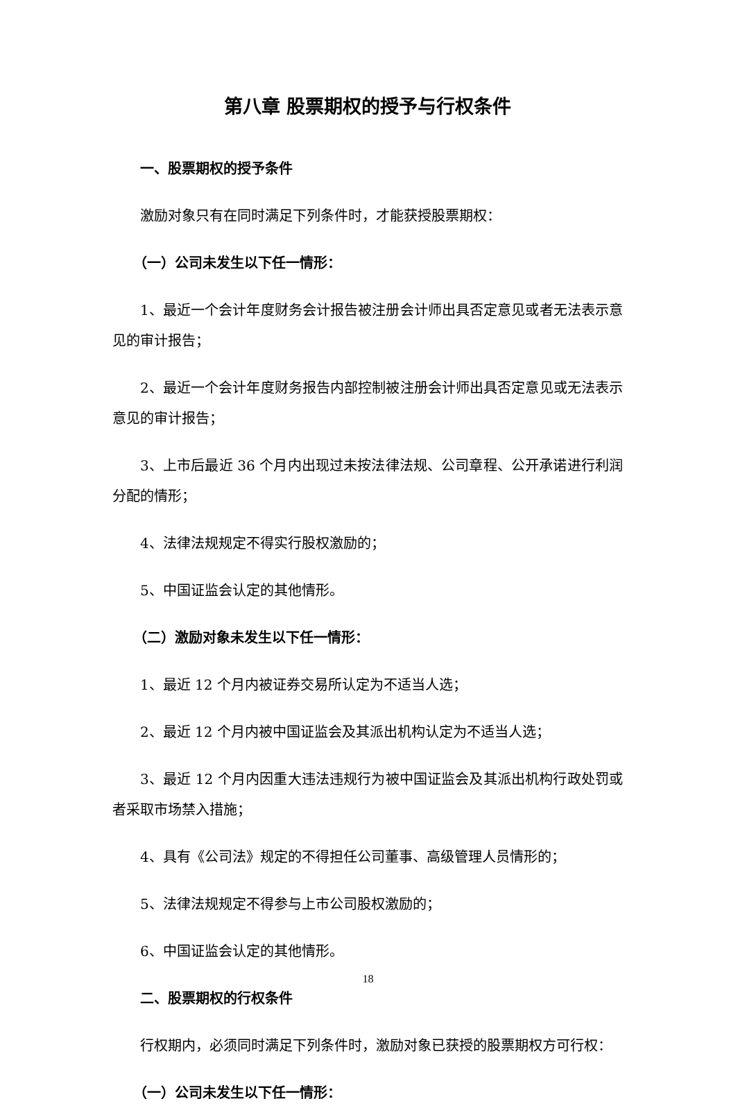第八章 股票期权的授予与行权条件
一、股票期权的授予条件
激励对象只有在同时满足下列条件时，才能获授股票期权：
（一）公司未发生以下任一情形：
1、最近一个会计年度财务会计报告被注册会计师出具否定意见或者无法表示意见的审计报告；
2、最近一个会计年度财务报告内部控制被注册会计师出具否定意见或无法表示意见的审计报告；
3、上市后最近 36 个月内出现过未按法律法规、公司章程、公开承诺进行利润分配的情形；
4、法律法规规定不得实行股权激励的；
5、中国证监会认定的其他情形。
（二）激励对象未发生以下任一情形：
1、最近 12 个月内被证券交易所认定为不适当人选；
2、最近 12 个月内被中国证监会及其派出机构认定为不适当人选；
3、最近 12 个月内因重大违法违规行为被中国证监会及其派出机构行政处罚或者采取市场禁入措施；
4、具有《公司法》规定的不得担任公司董事、高级管理人员情形的；
5、法律法规规定不得参与上市公司股权激励的；
6、中国证监会认定的其他情形。
二、股票期权的行权条件
行权期内，必须同时满足下列条件时，激励对象已获授的股票期权方可行权：
（一）公司未发生以下任一情形：
18